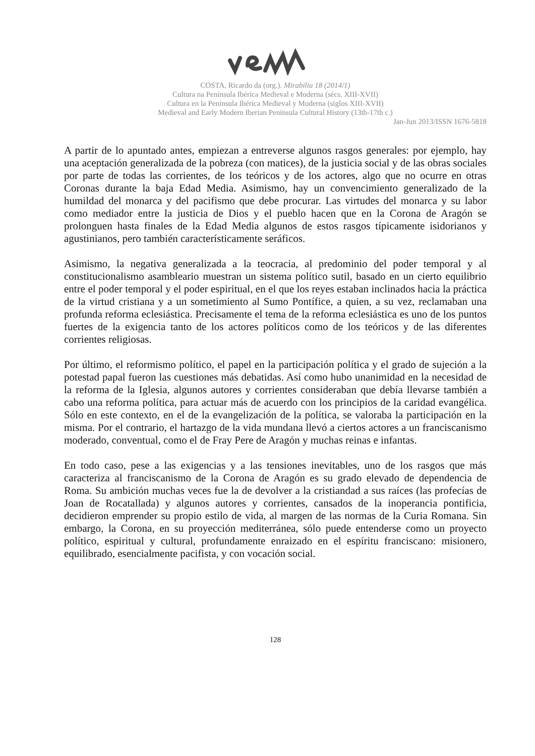COSTA, Ricardo da (org.). Mirabilia 18 (2014/1)
Cultura na Península Ibérica Medieval e Moderna (sécs. XIII-XVII)
Cultura en la Peninsula Ibérica Medieval y Moderna (siglos XIII-XVII)
Medieval and Early Modern Iberian Peninsula Cultural History (13th-17th c.)
Jan-Jun 2013/ISSN 1676-5818
A partir de lo apuntado antes, empiezan a entreverse algunos rasgos generales: por ejemplo, hay una aceptación generalizada de la pobreza (con matices), de la justicia social y de las obras sociales por parte de todas las corrientes, de los teóricos y de los actores, algo que no ocurre en otras Coronas durante la baja Edad Media. Asimismo, hay un convencimiento generalizado de la humildad del monarca y del pacifismo que debe procurar. Las virtudes del monarca y su labor como mediador entre la justicia de Dios y el pueblo hacen que en la Corona de Aragón se prolonguen hasta finales de la Edad Media algunos de estos rasgos típicamente isidorianos y agustinianos, pero también característicamente seráficos.
Asimismo, la negativa generalizada a la teocracia, al predominio del poder temporal y al constitucionalismo asambleario muestran un sistema político sutil, basado en un cierto equilibrio entre el poder temporal y el poder espiritual, en el que los reyes estaban inclinados hacia la práctica de la virtud cristiana y a un sometimiento al Sumo Pontífice, a quien, a su vez, reclamaban una profunda reforma eclesiástica. Precisamente el tema de la reforma eclesiástica es uno de los puntos fuertes de la exigencia tanto de los actores políticos como de los teóricos y de las diferentes corrientes religiosas.
Por último, el reformismo político, el papel en la participación política y el grado de sujeción a la potestad papal fueron las cuestiones más debatidas. Así como hubo unanimidad en la necesidad de la reforma de la Iglesia, algunos autores y corrientes consideraban que debía llevarse también a cabo una reforma política, para actuar más de acuerdo con los principios de la caridad evangélica. Sólo en este contexto, en el de la evangelización de la política, se valoraba la participación en la misma. Por el contrario, el hartazgo de la vida mundana llevó a ciertos actores a un franciscanismo moderado, conventual, como el de Fray Pere de Aragón y muchas reinas e infantas.
En todo caso, pese a las exigencias y a las tensiones inevitables, uno de los rasgos que más caracteriza al franciscanismo de la Corona de Aragón es su grado elevado de dependencia de Roma. Su ambición muchas veces fue la de devolver a la cristiandad a sus raíces (las profecías de Joan de Rocatallada) y algunos autores y corrientes, cansados de la inoperancia pontificia, decidieron emprender su propio estilo de vida, al margen de las normas de la Curia Romana. Sin embargo, la Corona, en su proyección mediterránea, sólo puede entenderse como un proyecto político, espiritual y cultural, profundamente enraizado en el espíritu franciscano: misionero, equilibrado, esencialmente pacifista, y con vocación social.
128